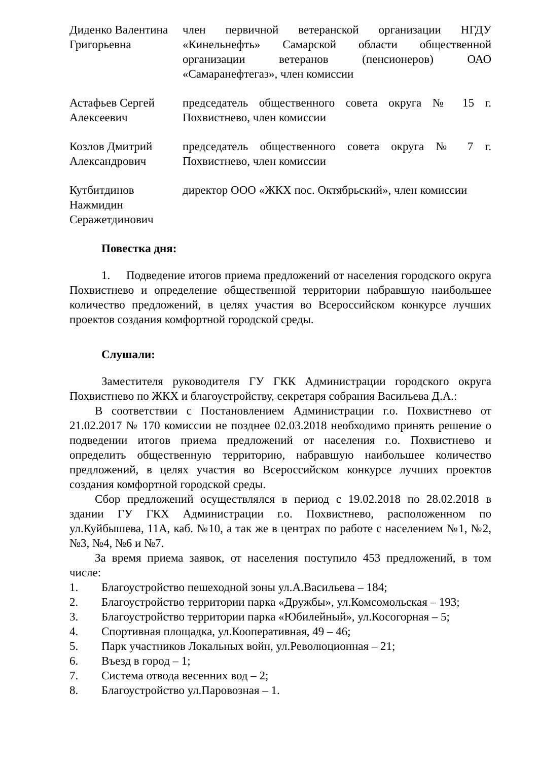Диденко Валентина Григорьевна
член первичной ветеранской организации НГДУ «Кинельнефть» Самарской области общественной организации ветеранов (пенсионеров) ОАО «Самаранефтегаз», член комиссии
Астафьев Сергей Алексеевич
председатель общественного совета округа № 15 г. Похвистнево, член комиссии
Козлов Дмитрий Александрович
председатель общественного совета округа № 7 г. Похвистнево, член комиссии
Кутбитдинов Нажмидин Серажетдинович
директор ООО «ЖКХ пос. Октябрьский», член комиссии
Повестка дня:
1. Подведение итогов приема предложений от населения городского округа Похвистнево и определение общественной территории набравшую наибольшее количество предложений, в целях участия во Всероссийском конкурсе лучших проектов создания комфортной городской среды.
Слушали:
Заместителя руководителя ГУ ГКК Администрации городского округа Похвистнево по ЖКХ и благоустройству, секретаря собрания Васильева Д.А.:
В соответствии с Постановлением Администрации г.о. Похвистнево от 21.02.2017 № 170 комиссии не позднее 02.03.2018 необходимо принять решение о подведении итогов приема предложений от населения г.о. Похвистнево и определить общественную территорию, набравшую наибольшее количество предложений, в целях участия во Всероссийском конкурсе лучших проектов создания комфортной городской среды.
Сбор предложений осуществлялся в период с 19.02.2018 по 28.02.2018 в здании ГУ ГКХ Администрации г.о. Похвистнево, расположенном по ул.Куйбышева, 11А, каб. №10, а так же в центрах по работе с населением №1, №2, №3, №4, №6 и №7.
За время приема заявок, от населения поступило 453 предложений, в том числе:
1. Благоустройство пешеходной зоны ул.А.Васильева – 184;
2. Благоустройство территории парка «Дружбы», ул.Комсомольская – 193;
3. Благоустройство территории парка «Юбилейный», ул.Косогорная – 5;
4. Спортивная площадка, ул.Кооперативная, 49 – 46;
5. Парк участников Локальных войн, ул.Революционная – 21;
6. Въезд в город – 1;
7. Система отвода весенних вод – 2;
8. Благоустройство ул.Паровозная – 1.